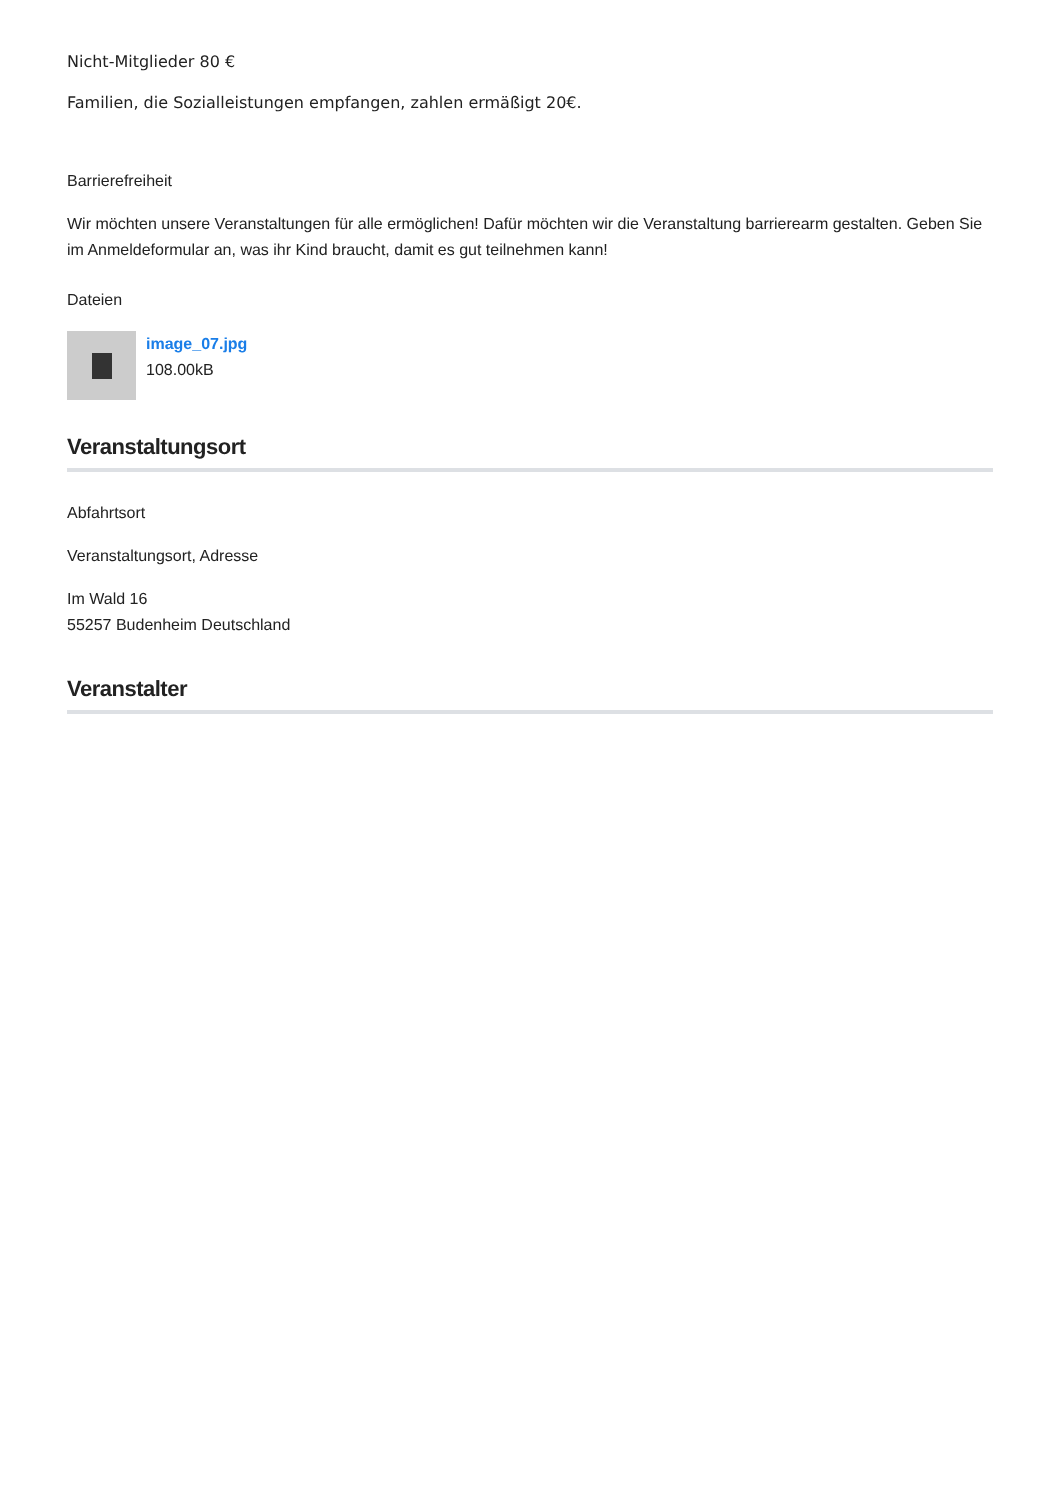Nicht-Mitglieder 80 €
Familien, die Sozialleistungen empfangen, zahlen ermäßigt 20€.
Barrierefreiheit
Wir möchten unsere Veranstaltungen für alle ermöglichen! Dafür möchten wir die Veranstaltung barrierearm gestalten. Geben Sie im Anmeldeformular an, was ihr Kind braucht, damit es gut teilnehmen kann!
Dateien
image_07.jpg
108.00kB
Veranstaltungsort
Abfahrtsort
Veranstaltungsort, Adresse
Im Wald 16
55257 Budenheim Deutschland
Veranstalter